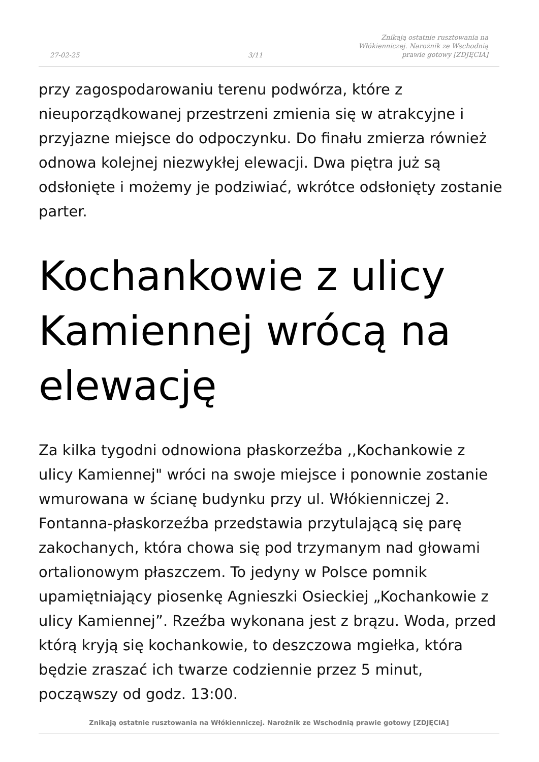27-02-25
3/11
Znikają ostatnie rusztowania na
Włókienniczej. Narożnik ze Wschodnią
prawie gotowy [ZDJĘCIA]
przy zagospodarowaniu terenu podwórza, które z nieuporządkowanej przestrzeni zmienia się w atrakcyjne i przyjazne miejsce do odpoczynku. Do finału zmierza również odnowa kolejnej niezwykłej elewacji. Dwa piętra już są odsłonięte i możemy je podziwiać, wkrótce odsłonięty zostanie parter.
Kochankowie z ulicy Kamiennej wrócą na elewację
Za kilka tygodni odnowiona płaskorzeźba ,,Kochankowie z ulicy Kamiennej" wróci na swoje miejsce i ponownie zostanie wmurowana w ścianę budynku przy ul. Włókienniczej 2. Fontanna-płaskorzeźba przedstawia przytulającą się parę zakochanych, która chowa się pod trzymanym nad głowami ortalionowym płaszczem. To jedyny w Polsce pomnik upamiętniający piosenkę Agnieszki Osieckiej „Kochankowie z ulicy Kamiennej”. Rzeźba wykonana jest z brązu. Woda, przed którą kryją się kochankowie, to deszczowa mgiełka, która będzie zraszać ich twarze codziennie przez 5 minut, począwszy od godz. 13:00.
Znikają ostatnie rusztowania na Włókienniczej. Narożnik ze Wschodnią prawie gotowy [ZDJĘCIA]